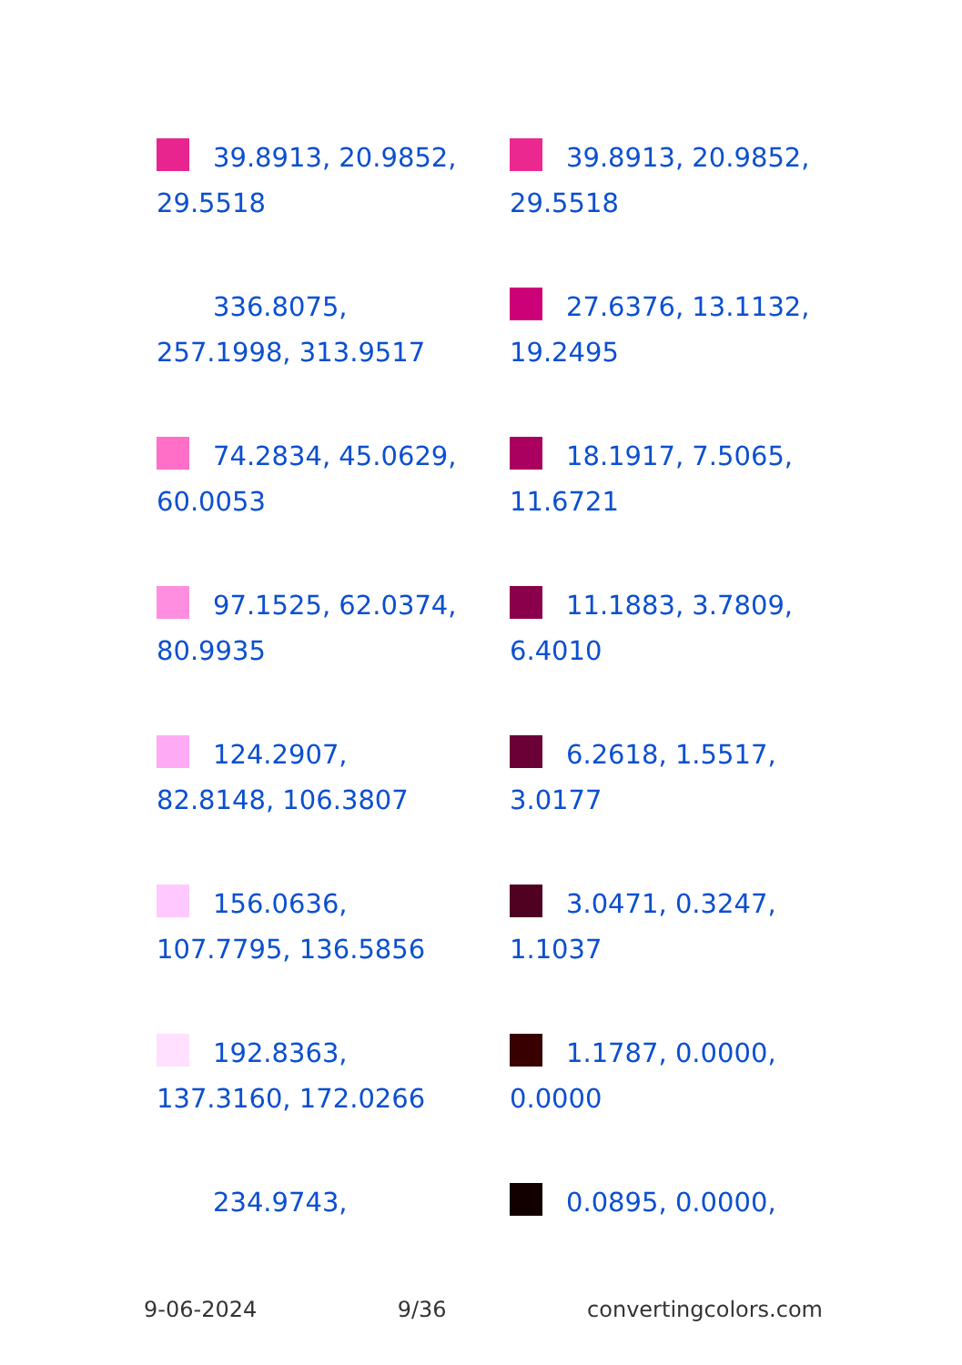39.8913, 20.9852, 29.5518
39.8913, 20.9852, 29.5518
336.8075, 257.1998, 313.9517
27.6376, 13.1132, 19.2495
74.2834, 45.0629, 60.0053
18.1917, 7.5065, 11.6721
97.1525, 62.0374, 80.9935
11.1883, 3.7809, 6.4010
124.2907, 82.8148, 106.3807
6.2618, 1.5517, 3.0177
156.0636, 107.7795, 136.5856
3.0471, 0.3247, 1.1037
192.8363, 137.3160, 172.0266
1.1787, 0.0000, 0.0000
234.9743,
0.0895, 0.0000,
9-06-2024 9/36 convertingcolors.com